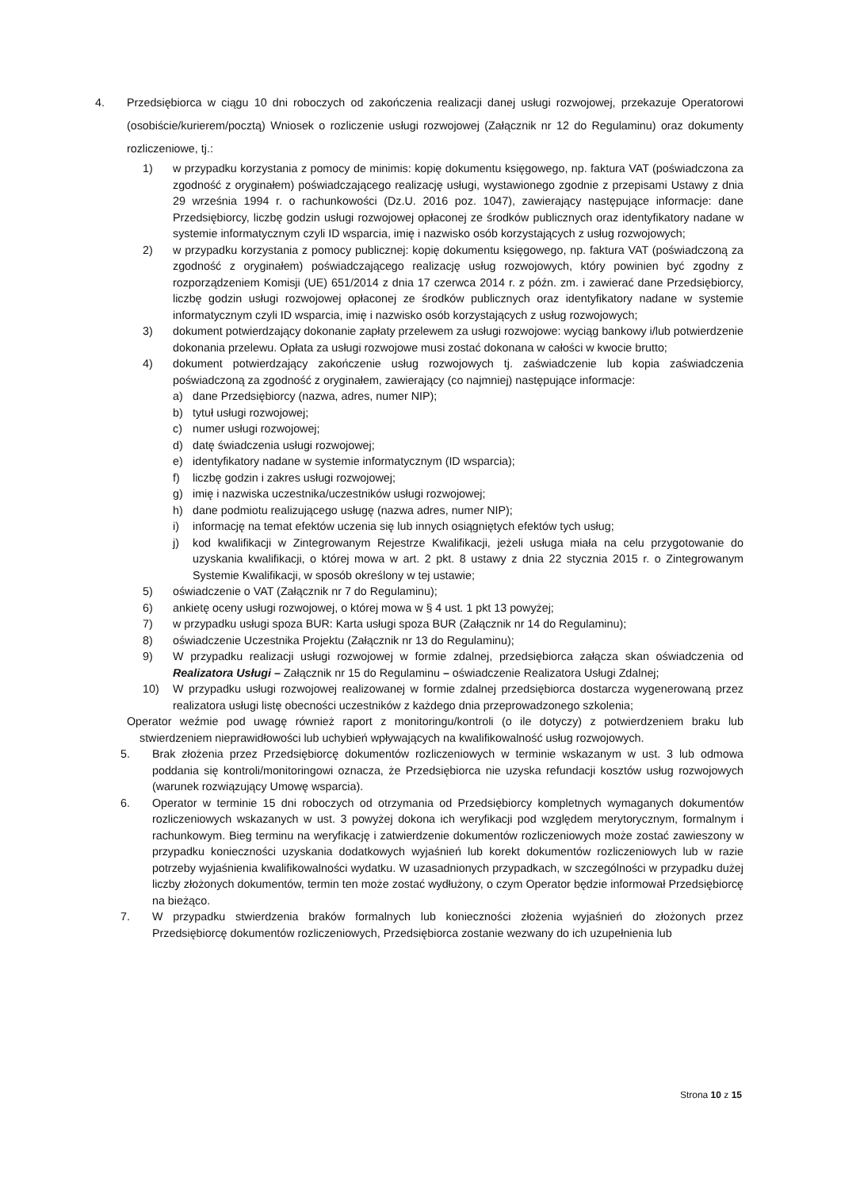4. Przedsiębiorca w ciągu 10 dni roboczych od zakończenia realizacji danej usługi rozwojowej, przekazuje Operatorowi (osobiście/kurierem/pocztą) Wniosek o rozliczenie usługi rozwojowej (Załącznik nr 12 do Regulaminu) oraz dokumenty rozliczeniowe, tj.:
1) w przypadku korzystania z pomocy de minimis: kopię dokumentu księgowego, np. faktura VAT (poświadczona za zgodność z oryginałem) poświadczającego realizację usługi, wystawionego zgodnie z przepisami Ustawy z dnia 29 września 1994 r. o rachunkowości (Dz.U. 2016 poz. 1047), zawierający następujące informacje: dane Przedsiębiorcy, liczbę godzin usługi rozwojowej opłaconej ze środków publicznych oraz identyfikatory nadane w systemie informatycznym czyli ID wsparcia, imię i nazwisko osób korzystających z usług rozwojowych;
2) w przypadku korzystania z pomocy publicznej: kopię dokumentu księgowego, np. faktura VAT (poświadczoną za zgodność z oryginałem) poświadczającego realizację usług rozwojowych, który powinien być zgodny z rozporządzeniem Komisji (UE) 651/2014 z dnia 17 czerwca 2014 r. z późn. zm. i zawierać dane Przedsiębiorcy, liczbę godzin usługi rozwojowej opłaconej ze środków publicznych oraz identyfikatory nadane w systemie informatycznym czyli ID wsparcia, imię i nazwisko osób korzystających z usług rozwojowych;
3) dokument potwierdzający dokonanie zapłaty przelewem za usługi rozwojowe: wyciąg bankowy i/lub potwierdzenie dokonania przelewu. Opłata za usługi rozwojowe musi zostać dokonana w całości w kwocie brutto;
4) dokument potwierdzający zakończenie usług rozwojowych tj. zaświadczenie lub kopia zaświadczenia poświadczoną za zgodność z oryginałem, zawierający (co najmniej) następujące informacje:
a) dane Przedsiębiorcy (nazwa, adres, numer NIP);
b) tytuł usługi rozwojowej;
c) numer usługi rozwojowej;
d) datę świadczenia usługi rozwojowej;
e) identyfikatory nadane w systemie informatycznym (ID wsparcia);
f) liczbę godzin i zakres usługi rozwojowej;
g) imię i nazwiska uczestnika/uczestników usługi rozwojowej;
h) dane podmiotu realizującego usługę (nazwa adres, numer NIP);
i) informację na temat efektów uczenia się lub innych osiągniętych efektów tych usług;
j) kod kwalifikacji w Zintegrowanym Rejestrze Kwalifikacji, jeżeli usługa miała na celu przygotowanie do uzyskania kwalifikacji, o której mowa w art. 2 pkt. 8 ustawy z dnia 22 stycznia 2015 r. o Zintegrowanym Systemie Kwalifikacji, w sposób określony w tej ustawie;
5) oświadczenie o VAT (Załącznik nr 7 do Regulaminu);
6) ankietę oceny usługi rozwojowej, o której mowa w § 4 ust. 1 pkt 13 powyżej;
7) w przypadku usługi spoza BUR: Karta usługi spoza BUR (Załącznik nr 14 do Regulaminu);
8) oświadczenie Uczestnika Projektu (Załącznik nr 13 do Regulaminu);
9) W przypadku realizacji usługi rozwojowej w formie zdalnej, przedsiębiorca załącza skan oświadczenia od Realizatora Usługi – Załącznik nr 15 do Regulaminu – oświadczenie Realizatora Usługi Zdalnej;
10) W przypadku usługi rozwojowej realizowanej w formie zdalnej przedsiębiorca dostarcza wygenerowaną przez realizatora usługi listę obecności uczestników z każdego dnia przeprowadzonego szkolenia;
Operator weźmie pod uwagę również raport z monitoringu/kontroli (o ile dotyczy) z potwierdzeniem braku lub stwierdzeniem nieprawidłowości lub uchybień wpływających na kwalifikowalność usług rozwojowych.
5. Brak złożenia przez Przedsiębiorcę dokumentów rozliczeniowych w terminie wskazanym w ust. 3 lub odmowa poddania się kontroli/monitoringowi oznacza, że Przedsiębiorca nie uzyska refundacji kosztów usług rozwojowych (warunek rozwiązujący Umowę wsparcia).
6. Operator w terminie 15 dni roboczych od otrzymania od Przedsiębiorcy kompletnych wymaganych dokumentów rozliczeniowych wskazanych w ust. 3 powyżej dokona ich weryfikacji pod względem merytorycznym, formalnym i rachunkowym. Bieg terminu na weryfikację i zatwierdzenie dokumentów rozliczeniowych może zostać zawieszony w przypadku konieczności uzyskania dodatkowych wyjaśnień lub korekt dokumentów rozliczeniowych lub w razie potrzeby wyjaśnienia kwalifikowalności wydatku. W uzasadnionych przypadkach, w szczególności w przypadku dużej liczby złożonych dokumentów, termin ten może zostać wydłużony, o czym Operator będzie informował Przedsiębiorcę na bieżąco.
7. W przypadku stwierdzenia braków formalnych lub konieczności złożenia wyjaśnień do złożonych przez Przedsiębiorcę dokumentów rozliczeniowych, Przedsiębiorca zostanie wezwany do ich uzupełnienia lub
Strona 10 z 15